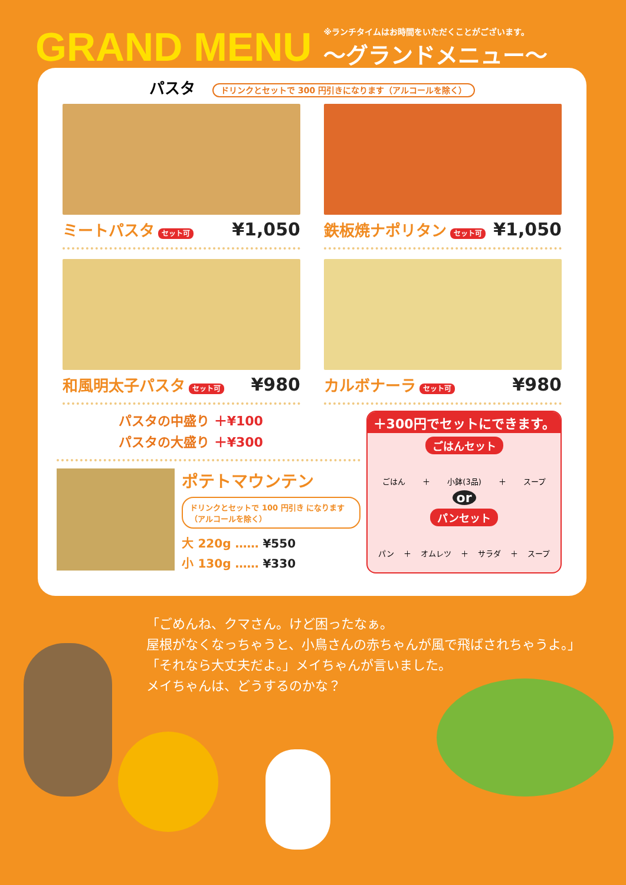GRAND MENU
※ランチタイムはお時間をいただくことがございます。
〜グランドメニュー〜
パスタ ドリンクとセットで 300 円引きになります（アルコールを除く）
ミートパスタ セット可 ¥1,050
鉄板焼ナポリタン セット可 ¥1,050
和風明太子パスタ セット可 ¥980
カルボナーラ セット可 ¥980
パスタの中盛り ＋¥100
パスタの大盛り ＋¥300
ポテトマウンテン
ドリンクとセットで 100 円引き になります（アルコールを除く）
大 220g …… ¥550
小 130g …… ¥330
＋300円でセットにできます。
ごはんセット
ごはん ＋ 小鉢(3品) ＋ スープ
or
パンセット
パン ＋ オムレツ ＋ サラダ ＋ スープ
「ごめんね、クマさん。けど困ったなぁ。
屋根がなくなっちゃうと、小鳥さんの赤ちゃんが風で飛ばされちゃうよ。」
「それなら大丈夫だよ。」メイちゃんが言いました。
メイちゃんは、どうするのかな？